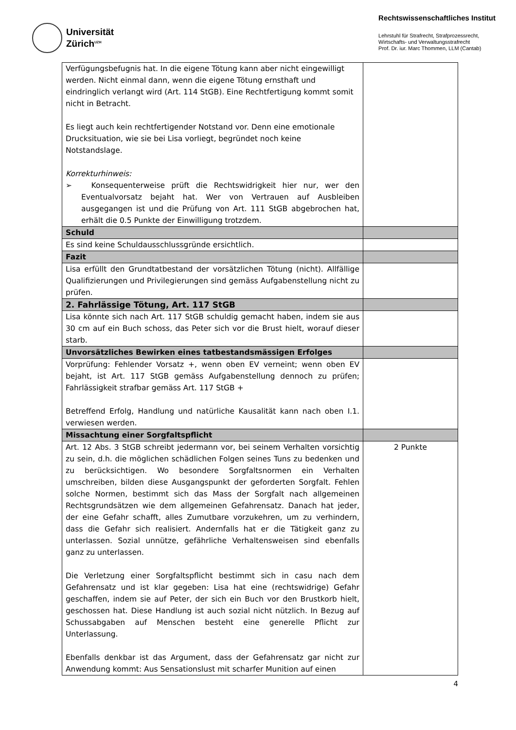Universität
Zürich<sup>UZH</sup>
Rechtswissenschaftliches Institut
Lehrstuhl für Strafrecht, Strafprozessrecht,
Wirtschafts- und Verwaltungsstrafrecht
Prof. Dr. iur. Marc Thommen, LLM (Cantab)
| Verfügungsbefugnis hat. In die eigene Tötung kann aber nicht eingewilligt werden. Nicht einmal dann, wenn die eigene Tötung ernsthaft und eindringlich verlangt wird (Art. 114 StGB). Eine Rechtfertigung kommt somit nicht in Betracht. Es liegt auch kein rechtfertigender Notstand vor. Denn eine emotionale Drucksituation, wie sie bei Lisa vorliegt, begründet noch keine Notstandslage. Korrekturhinweis: ➢ Konsequenterweise prüft die Rechtswidrigkeit hier nur, wer den Eventualvorsatz bejaht hat. Wer von Vertrauen auf Ausbleiben ausgegangen ist und die Prüfung von Art. 111 StGB abgebrochen hat, erhält die 0.5 Punkte der Einwilligung trotzdem. | |
| Schuld | |
| Es sind keine Schuldausschlussgründe ersichtlich. | |
| Fazit | |
| Lisa erfüllt den Grundtatbestand der vorsätzlichen Tötung (nicht). Allfällige Qualifizierungen und Privilegierungen sind gemäss Aufgabenstellung nicht zu prüfen. | |
| 2. Fahrlässige Tötung, Art. 117 StGB | |
| Lisa könnte sich nach Art. 117 StGB schuldig gemacht haben, indem sie aus 30 cm auf ein Buch schoss, das Peter sich vor die Brust hielt, worauf dieser starb. | |
| Unvorsätzliches Bewirken eines tatbestandsmässigen Erfolges | |
| Vorprüfung: Fehlender Vorsatz +, wenn oben EV verneint; wenn oben EV bejaht, ist Art. 117 StGB gemäss Aufgabenstellung dennoch zu prüfen; Fahrlässigkeit strafbar gemäss Art. 117 StGB + Betreffend Erfolg, Handlung und natürliche Kausalität kann nach oben I.1. verwiesen werden. | |
| Missachtung einer Sorgfaltspflicht | |
| Art. 12 Abs. 3 StGB schreibt jedermann vor, bei seinem Verhalten vorsichtig zu sein, d.h. die möglichen schädlichen Folgen seines Tuns zu bedenken und zu berücksichtigen. Wo besondere Sorgfaltsnormen ein Verhalten umschreiben, bilden diese Ausgangspunkt der geforderten Sorgfalt. Fehlen solche Normen, bestimmt sich das Mass der Sorgfalt nach allgemeinen Rechtsgrundsätzen wie dem allgemeinen Gefahrensatz. Danach hat jeder, der eine Gefahr schafft, alles Zumutbare vorzukehren, um zu verhindern, dass die Gefahr sich realisiert. Andernfalls hat er die Tätigkeit ganz zu unterlassen. Sozial unnütze, gefährliche Verhaltensweisen sind ebenfalls ganz zu unterlassen. Die Verletzung einer Sorgfaltspflicht bestimmt sich in casu nach dem Gefahrensatz und ist klar gegeben: Lisa hat eine (rechtswidrige) Gefahr geschaffen, indem sie auf Peter, der sich ein Buch vor den Brustkorb hielt, geschossen hat. Diese Handlung ist auch sozial nicht nützlich. In Bezug auf Schussabgaben auf Menschen besteht eine generelle Pflicht zur Unterlassung. Ebenfalls denkbar ist das Argument, dass der Gefahrensatz gar nicht zur Anwendung kommt: Aus Sensationslust mit scharfer Munition auf einen | 2 Punkte |
4